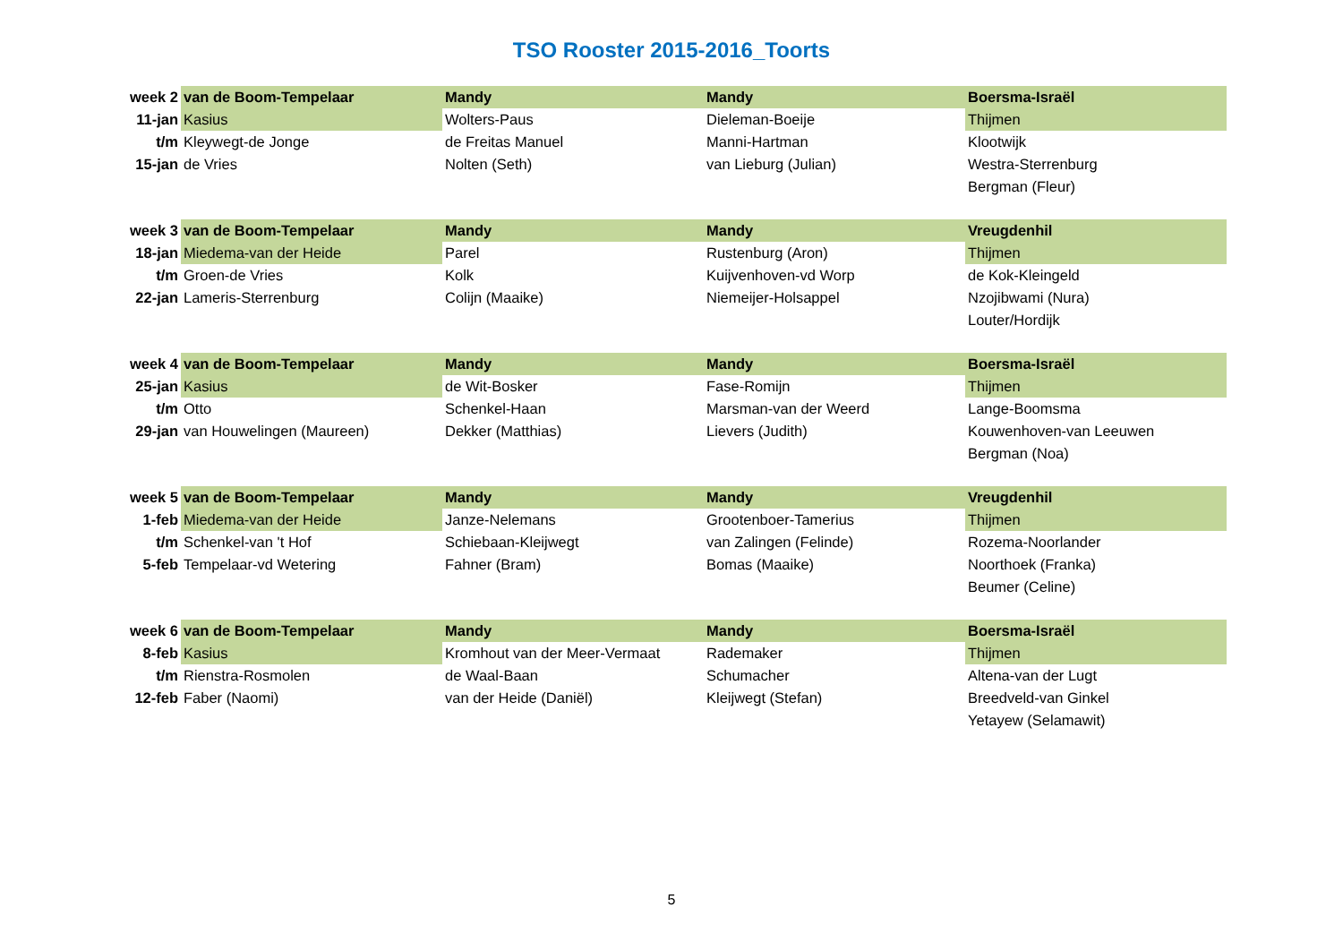TSO Rooster 2015-2016_Toorts
| week 2 | van de Boom-Tempelaar | Mandy | Mandy | Boersma-Israël |
| 11-jan | Kasius | Wolters-Paus | Dieleman-Boeije | Thijmen |
| t/m | Kleywegt-de Jonge | de Freitas Manuel | Manni-Hartman | Klootwijk |
| 15-jan | de Vries | Nolten (Seth) | van Lieburg (Julian) | Westra-Sterrenburg |
| | | | | Bergman (Fleur) |
| week 3 | van de Boom-Tempelaar | Mandy | Mandy | Vreugdenhil |
| 18-jan | Miedema-van der Heide | Parel | Rustenburg (Aron) | Thijmen |
| t/m | Groen-de Vries | Kolk | Kuijvenhoven-vd Worp | de Kok-Kleingeld |
| 22-jan | Lameris-Sterrenburg | Colijn (Maaike) | Niemeijer-Holsappel | Nzojibwami (Nura) |
| | | | | Louter/Hordijk |
| week 4 | van de Boom-Tempelaar | Mandy | Mandy | Boersma-Israël |
| 25-jan | Kasius | de Wit-Bosker | Fase-Romijn | Thijmen |
| t/m | Otto | Schenkel-Haan | Marsman-van der Weerd | Lange-Boomsma |
| 29-jan | van Houwelingen (Maureen) | Dekker (Matthias) | Lievers (Judith) | Kouwenhoven-van Leeuwen |
| | | | | Bergman (Noa) |
| week 5 | van de Boom-Tempelaar | Mandy | Mandy | Vreugdenhil |
| 1-feb | Miedema-van der Heide | Janze-Nelemans | Grootenboer-Tamerius | Thijmen |
| t/m | Schenkel-van 't Hof | Schiebaan-Kleijwegt | van Zalingen (Felinde) | Rozema-Noorlander |
| 5-feb | Tempelaar-vd Wetering | Fahner (Bram) | Bomas (Maaike) | Noorthoek (Franka) |
| | | | | Beumer (Celine) |
| week 6 | van de Boom-Tempelaar | Mandy | Mandy | Boersma-Israël |
| 8-feb | Kasius | Kromhout van der Meer-Vermaat | Rademaker | Thijmen |
| t/m | Rienstra-Rosmolen | de Waal-Baan | Schumacher | Altena-van der Lugt |
| 12-feb | Faber (Naomi) | van der Heide (Daniël) | Kleijwegt (Stefan) | Breedveld-van Ginkel |
| | | | | Yetayew (Selamawit) |
5